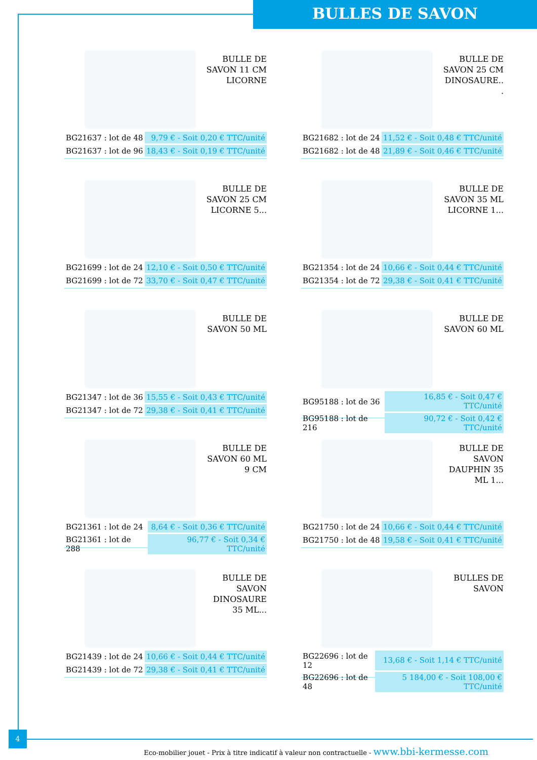BULLES DE SAVON
BULLE DE SAVON 11 CM LICORNE
| BG21637 : lot de 48 | 9,79 € - Soit 0,20 € TTC/unité |
| BG21637 : lot de 96 | 18,43 € - Soit 0,19 € TTC/unité |
BULLE DE SAVON 25 CM DINOSAURE.. .
| BG21682 : lot de 24 | 11,52 € - Soit 0,48 € TTC/unité |
| BG21682 : lot de 48 | 21,89 € - Soit 0,46 € TTC/unité |
BULLE DE SAVON 25 CM LICORNE 5...
| BG21699 : lot de 24 | 12,10 € - Soit 0,50 € TTC/unité |
| BG21699 : lot de 72 | 33,70 € - Soit 0,47 € TTC/unité |
BULLE DE SAVON 35 ML LICORNE 1...
| BG21354 : lot de 24 | 10,66 € - Soit 0,44 € TTC/unité |
| BG21354 : lot de 72 | 29,38 € - Soit 0,41 € TTC/unité |
BULLE DE SAVON 50 ML
| BG21347 : lot de 36 | 15,55 € - Soit 0,43 € TTC/unité |
| BG21347 : lot de 72 | 29,38 € - Soit 0,41 € TTC/unité |
BULLE DE SAVON 60 ML
| BG95188 : lot de 36 | 16,85 € - Soit 0,47 € TTC/unité |
| BG95188 : lot de 216 | 90,72 € - Soit 0,42 € TTC/unité |
BULLE DE SAVON 60 ML 9 CM
| BG21361 : lot de 24 | 8,64 € - Soit 0,36 € TTC/unité |
| BG21361 : lot de 288 | 96,77 € - Soit 0,34 € TTC/unité |
BULLE DE SAVON DAUPHIN 35 ML 1...
| BG21750 : lot de 24 | 10,66 € - Soit 0,44 € TTC/unité |
| BG21750 : lot de 48 | 19,58 € - Soit 0,41 € TTC/unité |
BULLE DE SAVON DINOSAURE 35 ML...
| BG21439 : lot de 24 | 10,66 € - Soit 0,44 € TTC/unité |
| BG21439 : lot de 72 | 29,38 € - Soit 0,41 € TTC/unité |
BULLES DE SAVON
| BG22696 : lot de 12 | 13,68 € - Soit 1,14 € TTC/unité |
| BG22696 : lot de 48 | 5 184,00 € - Soit 108,00 € TTC/unité |
4
Eco-mobilier jouet - Prix à titre indicatif à valeur non contractuelle - www.bbi-kermesse.com